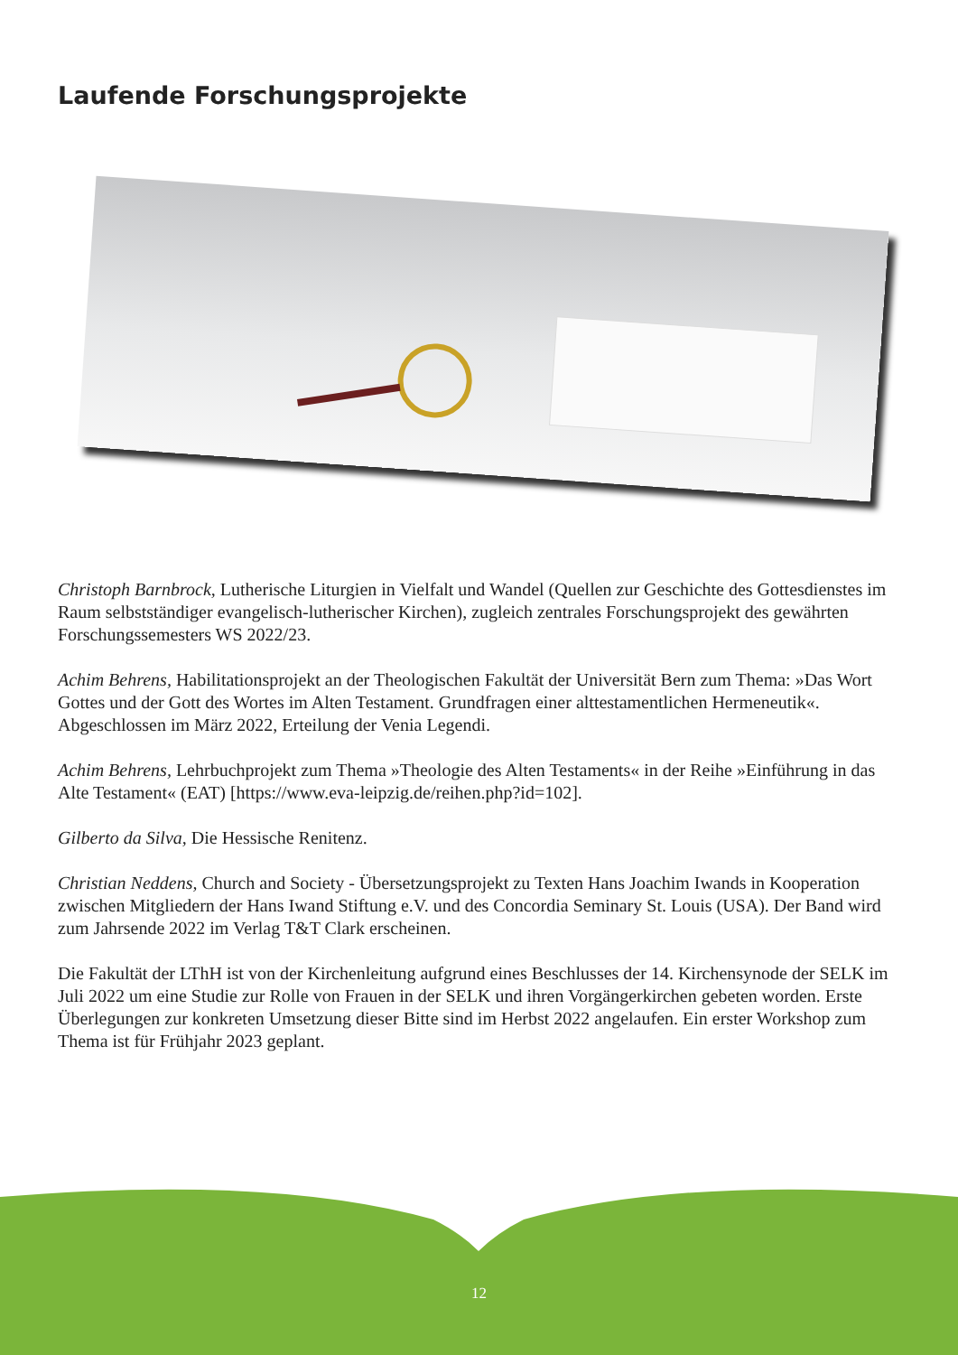Laufende Forschungsprojekte
Christoph Barnbrock, Lutherische Liturgien in Vielfalt und Wandel (Quellen zur Geschichte des Gottesdienstes im Raum selbstständiger evangelisch-lutherischer Kirchen), zugleich zentrales Forschungsprojekt des gewährten Forschungssemesters WS 2022/23.
Achim Behrens, Habilitationsprojekt an der Theologischen Fakultät der Universität Bern zum Thema: »Das Wort Gottes und der Gott des Wortes im Alten Testament. Grundfragen einer alttestamentlichen Hermeneutik«. Abgeschlossen im März 2022, Erteilung der Venia Legendi.
Achim Behrens, Lehrbuchprojekt zum Thema »Theologie des Alten Testaments« in der Reihe »Einführung in das Alte Testament« (EAT) [https://www.eva-leipzig.de/reihen.php?id=102].
Gilberto da Silva, Die Hessische Renitenz.
Christian Neddens, Church and Society - Übersetzungsprojekt zu Texten Hans Joachim Iwands in Kooperation zwischen Mitgliedern der Hans Iwand Stiftung e.V. und des Concordia Seminary St. Louis (USA). Der Band wird zum Jahrsende 2022 im Verlag T&T Clark erscheinen.
Die Fakultät der LThH ist von der Kirchenleitung aufgrund eines Beschlusses der 14. Kirchensynode der SELK im Juli 2022 um eine Studie zur Rolle von Frauen in der SELK und ihren Vorgängerkirchen gebeten worden. Erste Überlegungen zur konkreten Umsetzung dieser Bitte sind im Herbst 2022 angelaufen. Ein erster Workshop zum Thema ist für Frühjahr 2023 geplant.
12